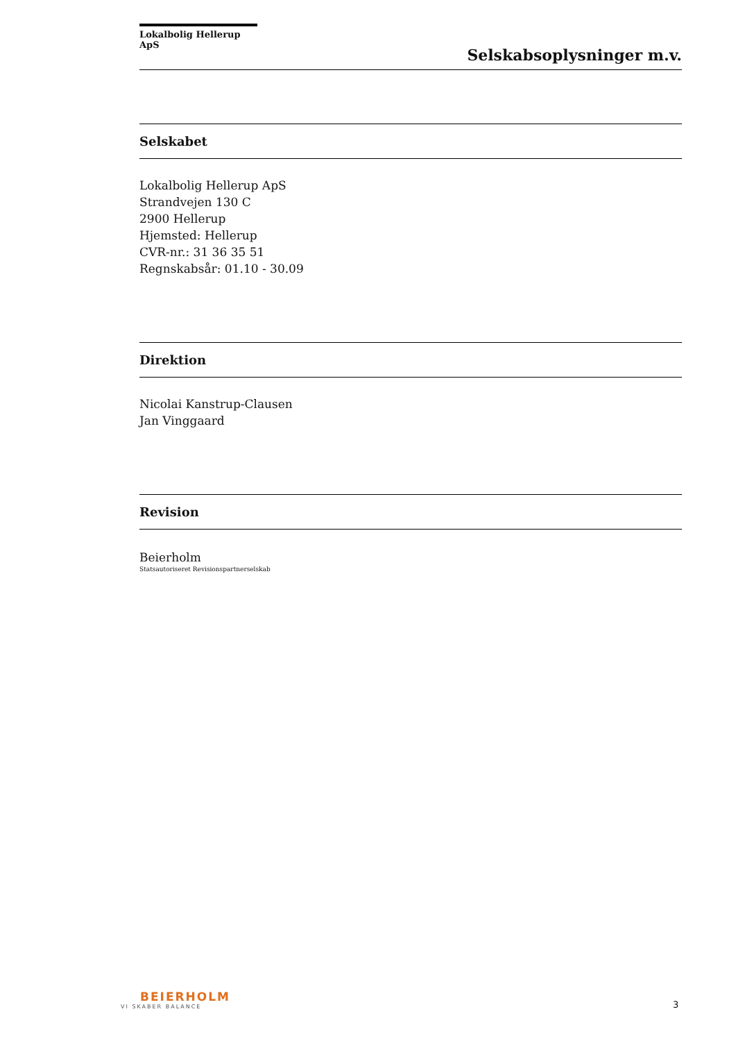Lokalbolig Hellerup ApS
Selskabsoplysninger m.v.
Selskabet
Lokalbolig Hellerup ApS
Strandvejen 130 C
2900 Hellerup
Hjemsted: Hellerup
CVR-nr.: 31 36 35 51
Regnskabsår: 01.10 - 30.09
Direktion
Nicolai Kanstrup-Clausen
Jan Vinggaard
Revision
Beierholm
Statsautoriseret Revisionspartnerselskab
BEIERHOLM
VI SKABER BALANCE
3